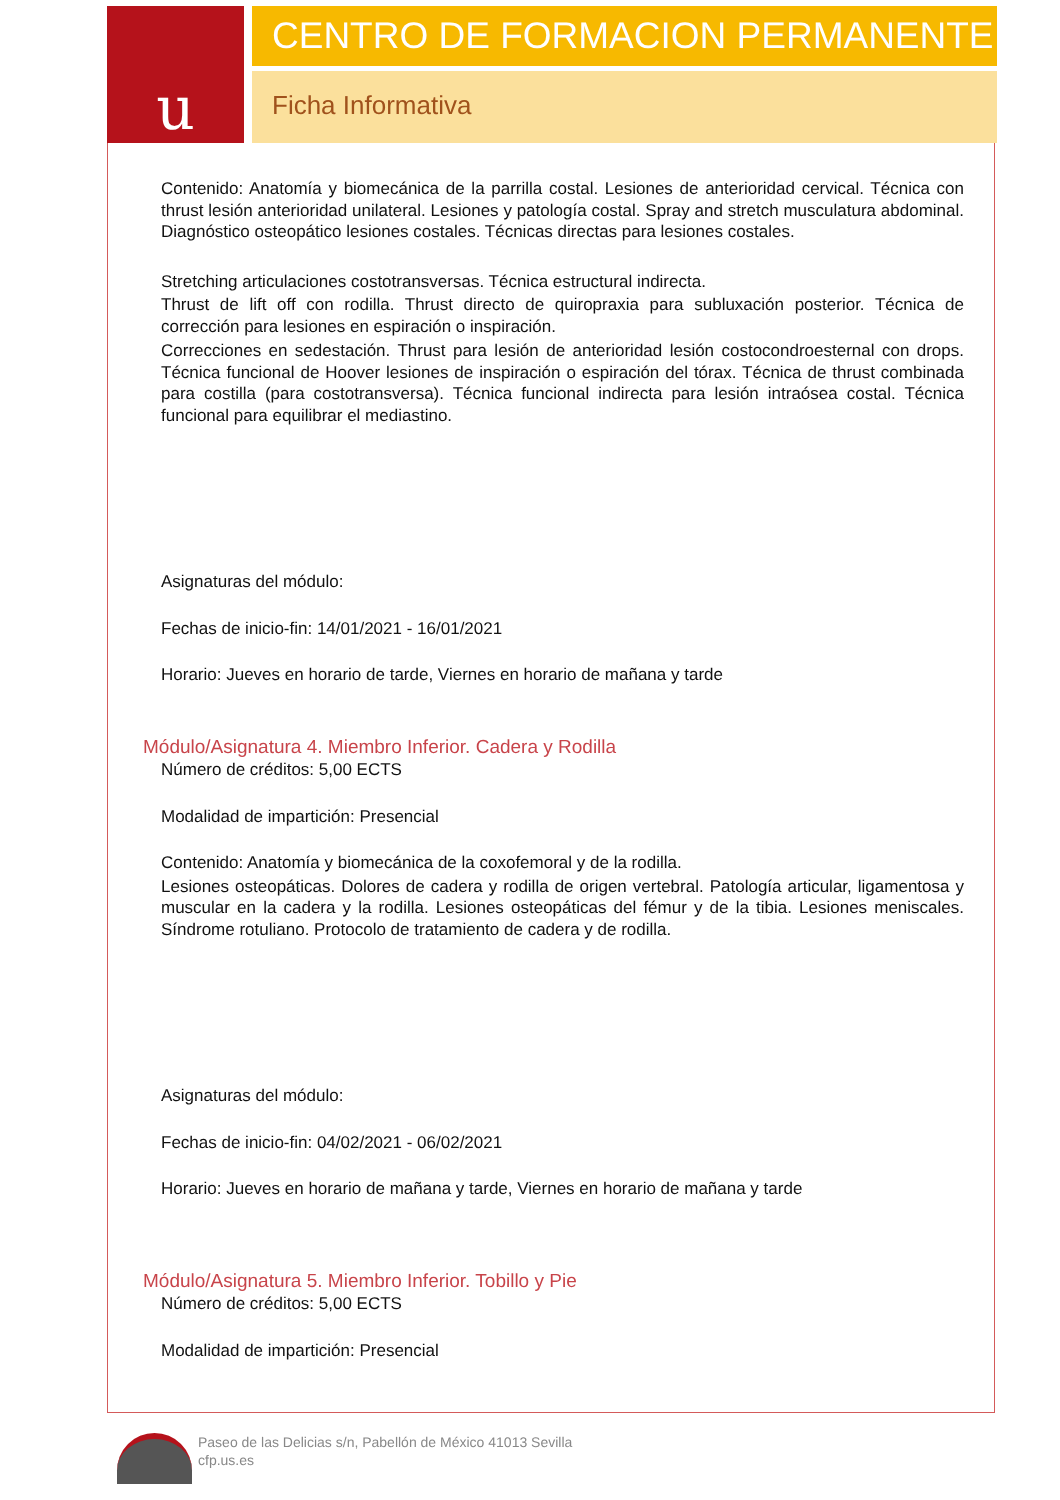u
CENTRO DE FORMACION PERMANENTE
Ficha Informativa
Contenido: Anatomía y biomecánica de la parrilla costal. Lesiones de anterioridad cervical. Técnica con thrust lesión anterioridad unilateral. Lesiones y patología costal. Spray and stretch musculatura abdominal. Diagnóstico osteopático lesiones costales. Técnicas directas para lesiones costales.
Stretching articulaciones costotransversas. Técnica estructural indirecta.
Thrust de lift off con rodilla. Thrust directo de quiropraxia para subluxación posterior. Técnica de corrección para lesiones en espiración o inspiración.
Correcciones en sedestación. Thrust para lesión de anterioridad lesión costocondroesternal con drops. Técnica funcional de Hoover lesiones de inspiración o espiración del tórax. Técnica de thrust combinada para costilla (para costotransversa). Técnica funcional indirecta para lesión intraósea costal. Técnica funcional para equilibrar el mediastino.
Asignaturas del módulo:
Fechas de inicio-fin: 14/01/2021 - 16/01/2021
Horario: Jueves en horario de tarde, Viernes en horario de mañana y tarde
Módulo/Asignatura 4. Miembro Inferior. Cadera y Rodilla
Número de créditos: 5,00 ECTS
Modalidad de impartición: Presencial
Contenido: Anatomía y biomecánica de la coxofemoral y de la rodilla.
Lesiones osteopáticas. Dolores de cadera y rodilla de origen vertebral. Patología articular, ligamentosa y muscular en la cadera y la rodilla. Lesiones osteopáticas del fémur y de la tibia. Lesiones meniscales. Síndrome rotuliano. Protocolo de tratamiento de cadera y de rodilla.
Asignaturas del módulo:
Fechas de inicio-fin: 04/02/2021 - 06/02/2021
Horario: Jueves en horario de mañana y tarde, Viernes en horario de mañana y tarde
Módulo/Asignatura 5. Miembro Inferior. Tobillo y Pie
Número de créditos: 5,00 ECTS
Modalidad de impartición: Presencial
Paseo de las Delicias s/n, Pabellón de México 41013 Sevilla
cfp.us.es